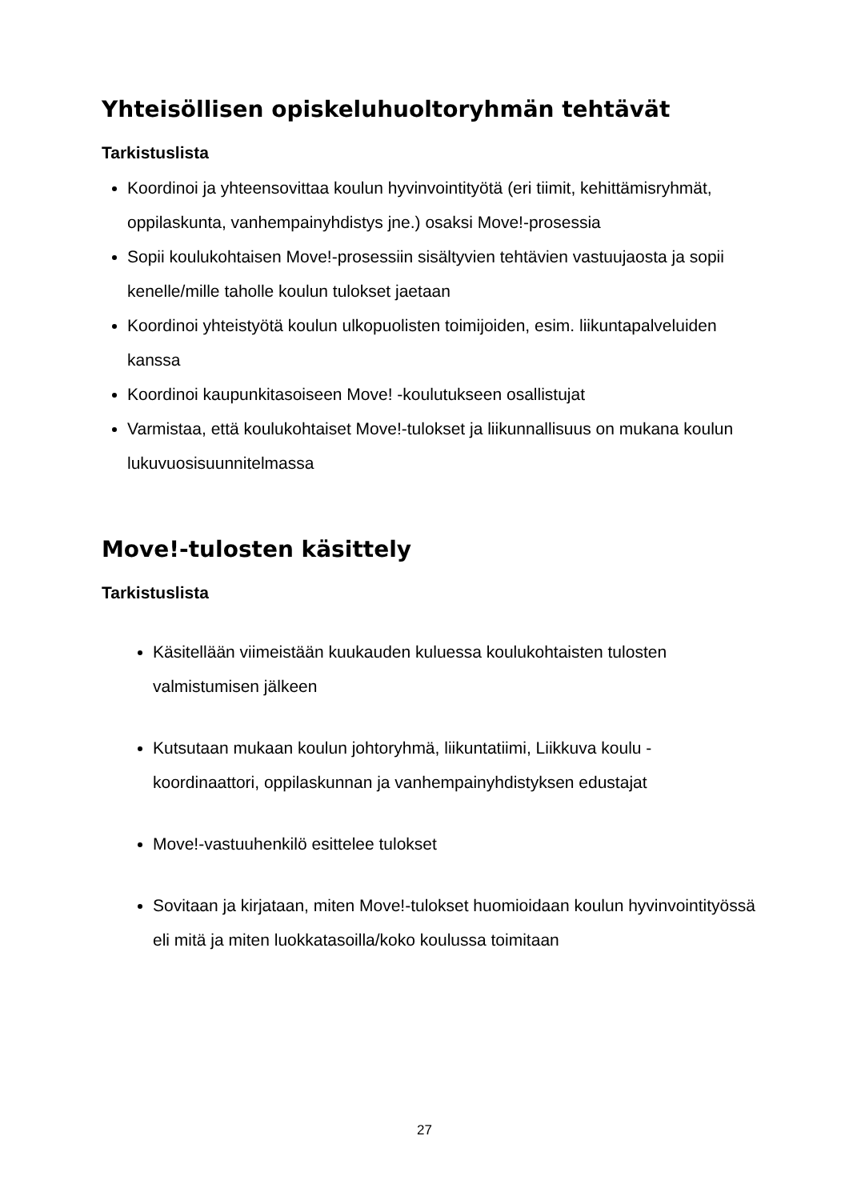Yhteisöllisen opiskeluhuoltoryhmän tehtävät
Tarkistuslista
Koordinoi ja yhteensovittaa koulun hyvinvointityötä (eri tiimit, kehittämisryhmät, oppilaskunta, vanhempainyhdistys jne.) osaksi Move!-prosessia
Sopii koulukohtaisen Move!-prosessiin sisältyvien tehtävien vastuujaosta ja sopii kenelle/mille taholle koulun tulokset jaetaan
Koordinoi yhteistyötä koulun ulkopuolisten toimijoiden, esim. liikuntapalveluiden kanssa
Koordinoi kaupunkitasoiseen Move! -koulutukseen osallistujat
Varmistaa, että koulukohtaiset Move!-tulokset ja liikunnallisuus on mukana koulun lukuvuosisuunnitelmassa
Move!-tulosten käsittely
Tarkistuslista
Käsitellään viimeistään kuukauden kuluessa koulukohtaisten tulosten valmistumisen jälkeen
Kutsutaan mukaan koulun johtoryhmä, liikuntatiimi, Liikkuva koulu -koordinaattori, oppilaskunnan ja vanhempainyhdistyksen edustajat
Move!-vastuuhenkilö esittelee tulokset
Sovitaan ja kirjataan, miten Move!-tulokset huomioidaan koulun hyvinvointityössä eli mitä ja miten luokkatasoilla/koko koulussa toimitaan
27